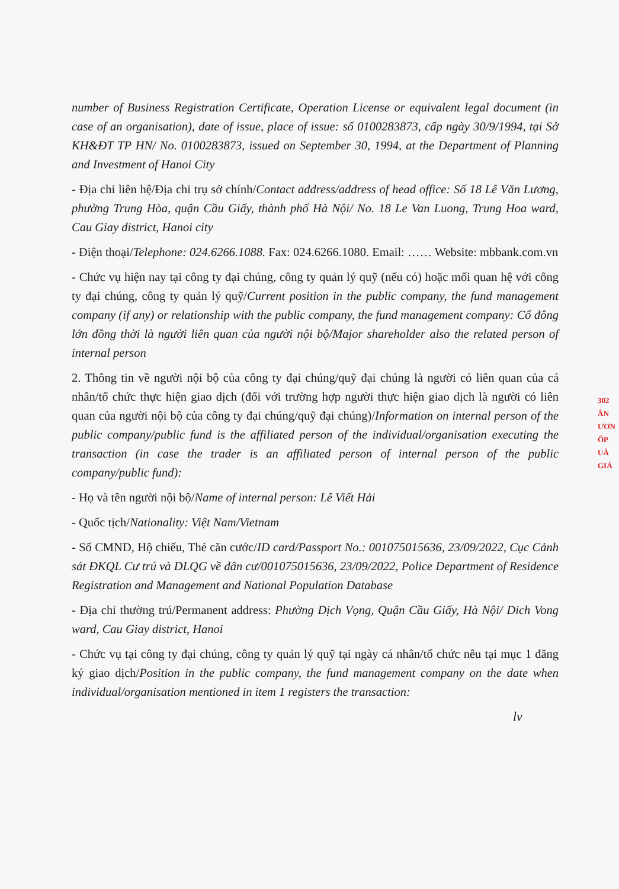302
ÂN
ƯƠN
ỐP
UÂ
GIÁ
number of Business Registration Certificate, Operation License or equivalent legal document (in case of an organisation), date of issue, place of issue: số 0100283873, cấp ngày 30/9/1994, tại Sở KH&ĐT TP HN/ No. 0100283873, issued on September 30, 1994, at the Department of Planning and Investment of Hanoi City
- Địa chỉ liên hệ/Địa chỉ trụ sở chính/Contact address/address of head office: Số 18 Lê Văn Lương, phường Trung Hòa, quận Cầu Giấy, thành phố Hà Nội/ No. 18 Le Van Luong, Trung Hoa ward, Cau Giay district, Hanoi city
- Điện thoại/Telephone: 024.6266.1088. Fax: 024.6266.1080. Email: …… Website: mbbank.com.vn
- Chức vụ hiện nay tại công ty đại chúng, công ty quản lý quỹ (nếu có) hoặc mối quan hệ với công ty đại chúng, công ty quản lý quỹ/Current position in the public company, the fund management company (if any) or relationship with the public company, the fund management company: Cổ đông lớn đồng thời là người liên quan của người nội bộ/Major shareholder also the related person of internal person
2. Thông tin về người nội bộ của công ty đại chúng/quỹ đại chúng là người có liên quan của cá nhân/tổ chức thực hiện giao dịch (đối với trường hợp người thực hiện giao dịch là người có liên quan của người nội bộ của công ty đại chúng/quỹ đại chúng)/Information on internal person of the public company/public fund is the affiliated person of the individual/organisation executing the transaction (in case the trader is an affiliated person of internal person of the public company/public fund):
- Họ và tên người nội bộ/Name of internal person: Lê Viết Hải
- Quốc tịch/Nationality: Việt Nam/Vietnam
- Số CMND, Hộ chiếu, Thẻ căn cước/ID card/Passport No.: 001075015636, 23/09/2022, Cục Cảnh sát ĐKQL Cư trú và DLQG về dân cư/001075015636, 23/09/2022, Police Department of Residence Registration and Management and National Population Database
- Địa chỉ thường trú/Permanent address: Phường Dịch Vọng, Quận Cầu Giấy, Hà Nội/ Dich Vong ward, Cau Giay district, Hanoi
- Chức vụ tại công ty đại chúng, công ty quản lý quỹ tại ngày cá nhân/tổ chức nêu tại mục 1 đăng ký giao dịch/Position in the public company, the fund management company on the date when individual/organisation mentioned in item 1 registers the transaction:
lv